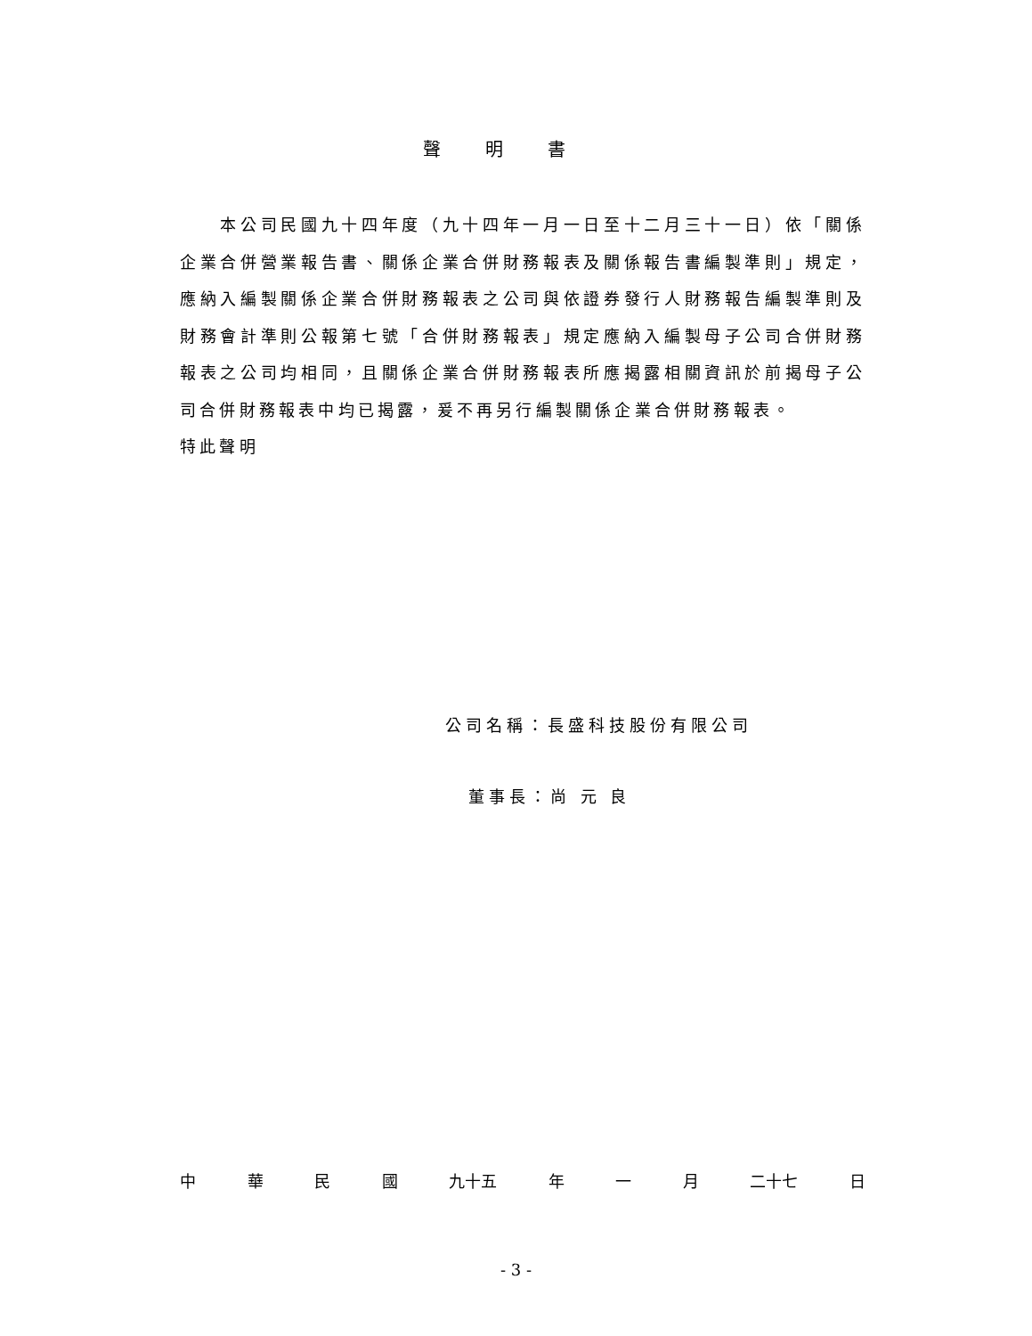聲明書
　　本公司民國九十四年度（九十四年一月一日至十二月三十一日）依「關係企業合併營業報告書、關係企業合併財務報表及關係報告書編製準則」規定，應納入編製關係企業合併財務報表之公司與依證券發行人財務報告編製準則及財務會計準則公報第七號「合併財務報表」規定應納入編製母子公司合併財務報表之公司均相同，且關係企業合併財務報表所應揭露相關資訊於前揭母子公司合併財務報表中均已揭露，爰不再另行編製關係企業合併財務報表。
特此聲明
公司名稱：長盛科技股份有限公司
董事長：尚 元 良
中 華 民 國 九十五 年 一 月 二十七 日
- 3 -